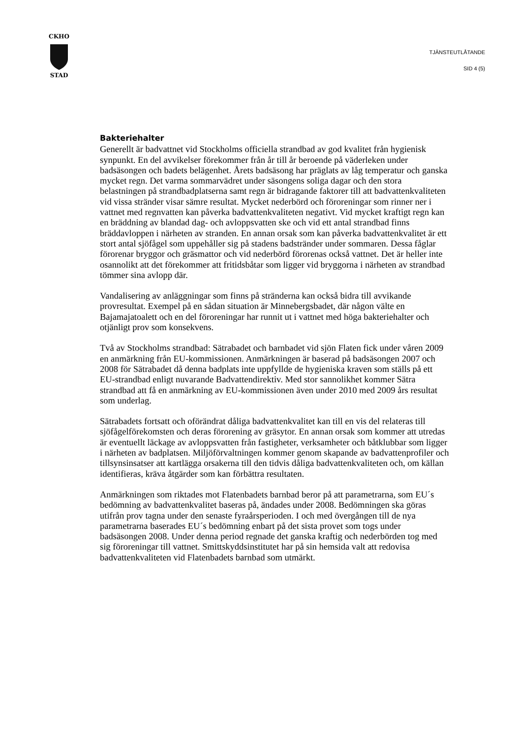CKHO
STAD
TJÄNSTEUTLÅTANDE
SID 4 (5)
Bakteriehalter
Generellt är badvattnet vid Stockholms officiella strandbad av god kvalitet från hygienisk synpunkt. En del avvikelser förekommer från år till år beroende på väderleken under badsäsongen och badets belägenhet. Årets badsäsong har präglats av låg temperatur och ganska mycket regn. Det varma sommarvädret under säsongens soliga dagar och den stora belastningen på strandbadplatserna samt regn är bidragande faktorer till att badvattenkvaliteten vid vissa stränder visar sämre resultat. Mycket nederbörd och föroreningar som rinner ner i vattnet med regnvatten kan påverka badvattenkvaliteten negativt. Vid mycket kraftigt regn kan en bräddning av blandad dag- och avloppsvatten ske och vid ett antal strandbad finns bräddavloppen i närheten av stranden. En annan orsak som kan påverka badvattenkvalitet är ett stort antal sjöfågel som uppehåller sig på stadens badstränder under sommaren. Dessa fåglar förorenar bryggor och gräsmattor och vid nederbörd förorenas också vattnet. Det är heller inte osannolikt att det förekommer att fritidsbåtar som ligger vid bryggorna i närheten av strandbad tömmer sina avlopp där.
Vandalisering av anläggningar som finns på stränderna kan också bidra till avvikande provresultat. Exempel på en sådan situation är Minnebergsbadet, där någon välte en Bajamajatoalett och en del föroreningar har runnit ut i vattnet med höga bakteriehalter och otjänligt prov som konsekvens.
Två av Stockholms strandbad: Sätrabadet och barnbadet vid sjön Flaten fick under våren 2009 en anmärkning från EU-kommissionen. Anmärkningen är baserad på badsäsongen 2007 och 2008 för Sätrabadet då denna badplats inte uppfyllde de hygieniska kraven som ställs på ett EU-strandbad enligt nuvarande Badvattendirektiv. Med stor sannolikhet kommer Sätra strandbad att få en anmärkning av EU-kommissionen även under 2010 med 2009 års resultat som underlag.
Sätrabadets fortsatt och oförändrat dåliga badvattenkvalitet kan till en vis del relateras till sjöfågelförekomsten och deras förorening av gräsytor. En annan orsak som kommer att utredas är eventuellt läckage av avloppsvatten från fastigheter, verksamheter och båtklubbar som ligger i närheten av badplatsen. Miljöförvaltningen kommer genom skapande av badvattenprofiler och tillsynsinsatser att kartlägga orsakerna till den tidvis dåliga badvattenkvaliteten och, om källan identifieras, kräva åtgärder som kan förbättra resultaten.
Anmärkningen som riktades mot Flatenbadets barnbad beror på att parametrarna, som EU´s bedömning av badvattenkvalitet baseras på, ändades under 2008. Bedömningen ska göras utifrån prov tagna under den senaste fyraårsperioden. I och med övergången till de nya parametrarna baserades EU´s bedömning enbart på det sista provet som togs under badsäsongen 2008. Under denna period regnade det ganska kraftig och nederbörden tog med sig föroreningar till vattnet. Smittskyddsinstitutet har på sin hemsida valt att redovisa badvattenkvaliteten vid Flatenbadets barnbad som utmärkt.